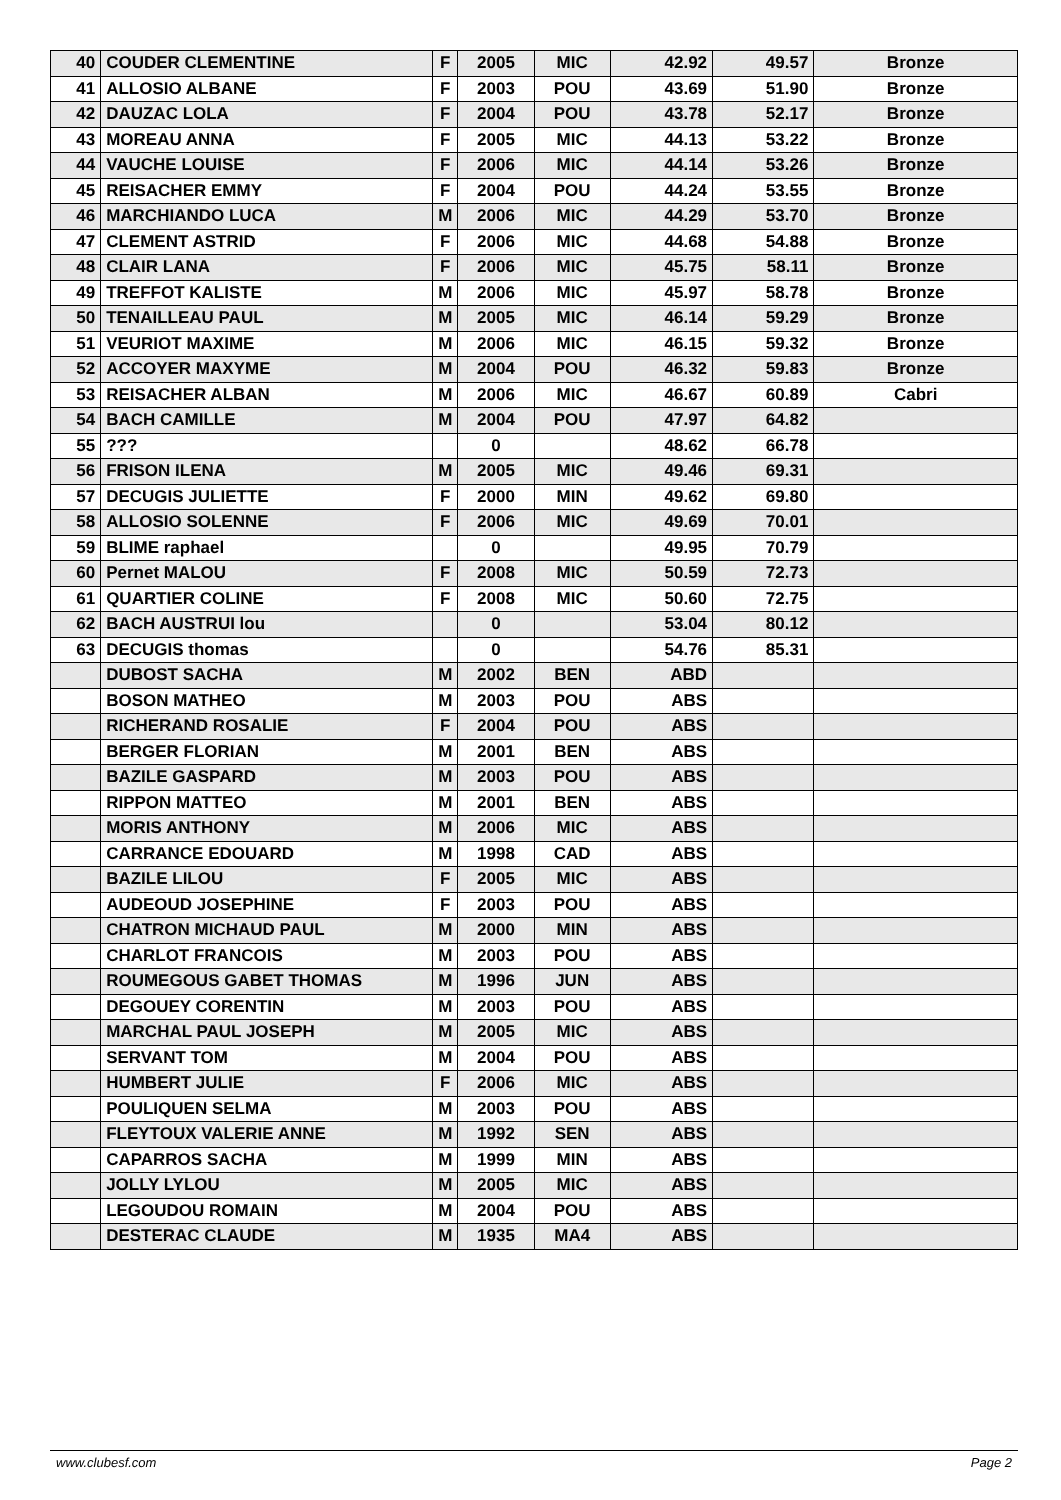| 40 | COUDER CLEMENTINE | F | 2005 | MIC | 42.92 | 49.57 | Bronze |
| 41 | ALLOSIO ALBANE | F | 2003 | POU | 43.69 | 51.90 | Bronze |
| 42 | DAUZAC LOLA | F | 2004 | POU | 43.78 | 52.17 | Bronze |
| 43 | MOREAU ANNA | F | 2005 | MIC | 44.13 | 53.22 | Bronze |
| 44 | VAUCHE LOUISE | F | 2006 | MIC | 44.14 | 53.26 | Bronze |
| 45 | REISACHER EMMY | F | 2004 | POU | 44.24 | 53.55 | Bronze |
| 46 | MARCHIANDO LUCA | M | 2006 | MIC | 44.29 | 53.70 | Bronze |
| 47 | CLEMENT ASTRID | F | 2006 | MIC | 44.68 | 54.88 | Bronze |
| 48 | CLAIR LANA | F | 2006 | MIC | 45.75 | 58.11 | Bronze |
| 49 | TREFFOT KALISTE | M | 2006 | MIC | 45.97 | 58.78 | Bronze |
| 50 | TENAILLEAU PAUL | M | 2005 | MIC | 46.14 | 59.29 | Bronze |
| 51 | VEURIOT MAXIME | M | 2006 | MIC | 46.15 | 59.32 | Bronze |
| 52 | ACCOYER MAXYME | M | 2004 | POU | 46.32 | 59.83 | Bronze |
| 53 | REISACHER ALBAN | M | 2006 | MIC | 46.67 | 60.89 | Cabri |
| 54 | BACH CAMILLE | M | 2004 | POU | 47.97 | 64.82 | |
| 55 | ??? | | 0 | | 48.62 | 66.78 | |
| 56 | FRISON ILENA | M | 2005 | MIC | 49.46 | 69.31 | |
| 57 | DECUGIS JULIETTE | F | 2000 | MIN | 49.62 | 69.80 | |
| 58 | ALLOSIO SOLENNE | F | 2006 | MIC | 49.69 | 70.01 | |
| 59 | BLIME raphael | | 0 | | 49.95 | 70.79 | |
| 60 | Pernet MALOU | F | 2008 | MIC | 50.59 | 72.73 | |
| 61 | QUARTIER COLINE | F | 2008 | MIC | 50.60 | 72.75 | |
| 62 | BACH AUSTRUI lou | | 0 | | 53.04 | 80.12 | |
| 63 | DECUGIS thomas | | 0 | | 54.76 | 85.31 | |
| | DUBOST SACHA | M | 2002 | BEN | ABD | | |
| | BOSON MATHEO | M | 2003 | POU | ABS | | |
| | RICHERAND ROSALIE | F | 2004 | POU | ABS | | |
| | BERGER FLORIAN | M | 2001 | BEN | ABS | | |
| | BAZILE GASPARD | M | 2003 | POU | ABS | | |
| | RIPPON MATTEO | M | 2001 | BEN | ABS | | |
| | MORIS ANTHONY | M | 2006 | MIC | ABS | | |
| | CARRANCE EDOUARD | M | 1998 | CAD | ABS | | |
| | BAZILE LILOU | F | 2005 | MIC | ABS | | |
| | AUDEOUD JOSEPHINE | F | 2003 | POU | ABS | | |
| | CHATRON MICHAUD PAUL | M | 2000 | MIN | ABS | | |
| | CHARLOT FRANCOIS | M | 2003 | POU | ABS | | |
| | ROUMEGOUS GABET THOMAS | M | 1996 | JUN | ABS | | |
| | DEGOUEY CORENTIN | M | 2003 | POU | ABS | | |
| | MARCHAL PAUL JOSEPH | M | 2005 | MIC | ABS | | |
| | SERVANT TOM | M | 2004 | POU | ABS | | |
| | HUMBERT JULIE | F | 2006 | MIC | ABS | | |
| | POULIQUEN SELMA | M | 2003 | POU | ABS | | |
| | FLEYTOUX VALERIE ANNE | M | 1992 | SEN | ABS | | |
| | CAPARROS SACHA | M | 1999 | MIN | ABS | | |
| | JOLLY LYLOU | M | 2005 | MIC | ABS | | |
| | LEGOUDOU ROMAIN | M | 2004 | POU | ABS | | |
| | DESTERAC CLAUDE | M | 1935 | MA4 | ABS | | |
www.clubesf.com Page 2